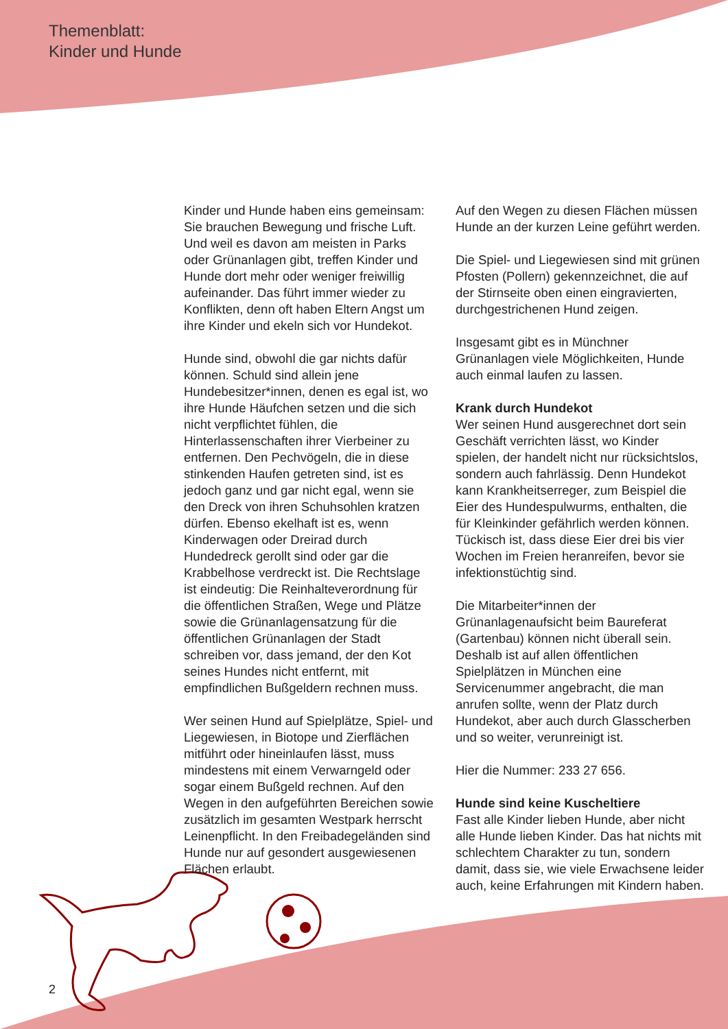Themenblatt:
Kinder und Hunde
Kinder und Hunde haben eins gemeinsam: Sie brauchen Bewegung und frische Luft. Und weil es davon am meisten in Parks oder Grünanlagen gibt, treffen Kinder und Hunde dort mehr oder weniger freiwillig aufeinander. Das führt immer wieder zu Konflikten, denn oft haben Eltern Angst um ihre Kinder und ekeln sich vor Hundekot.
Hunde sind, obwohl die gar nichts dafür können. Schuld sind allein jene Hundebesitzer*innen, denen es egal ist, wo ihre Hunde Häufchen setzen und die sich nicht verpflichtet fühlen, die Hinterlassenschaften ihrer Vierbeiner zu entfernen. Den Pechvögeln, die in diese stinkenden Haufen getreten sind, ist es jedoch ganz und gar nicht egal, wenn sie den Dreck von ihren Schuhsohlen kratzen dürfen. Ebenso ekelhaft ist es, wenn Kinderwagen oder Dreirad durch Hundedreck gerollt sind oder gar die Krabbelhose verdreckt ist. Die Rechtslage ist eindeutig: Die Reinhalteverordnung für die öffentlichen Straßen, Wege und Plätze sowie die Grünanlagensatzung für die öffentlichen Grünanlagen der Stadt schreiben vor, dass jemand, der den Kot seines Hundes nicht entfernt, mit empfindlichen Bußgeldern rechnen muss.
Wer seinen Hund auf Spielplätze, Spiel- und Liegewiesen, in Biotope und Zierflächen mitführt oder hineinlaufen lässt, muss mindestens mit einem Verwarngeld oder sogar einem Bußgeld rechnen. Auf den Wegen in den aufgeführten Bereichen sowie zusätzlich im gesamten Westpark herrscht Leinenpflicht. In den Freibadegeländen sind Hunde nur auf gesondert ausgewiesenen Flächen erlaubt.
Auf den Wegen zu diesen Flächen müssen Hunde an der kurzen Leine geführt werden.
Die Spiel- und Liegewiesen sind mit grünen Pfosten (Pollern) gekennzeichnet, die auf der Stirnseite oben einen eingravierten, durchgestrichenen Hund zeigen.
Insgesamt gibt es in Münchner Grünanlagen viele Möglichkeiten, Hunde auch einmal laufen zu lassen.
Krank durch Hundekot
Wer seinen Hund ausgerechnet dort sein Geschäft verrichten lässt, wo Kinder spielen, der handelt nicht nur rücksichtslos, sondern auch fahrlässig. Denn Hundekot kann Krankheitserreger, zum Beispiel die Eier des Hundespulwurms, enthalten, die für Kleinkinder gefährlich werden können. Tückisch ist, dass diese Eier drei bis vier Wochen im Freien heranreifen, bevor sie infektionstüchtig sind.
Die Mitarbeiter*innen der Grünanlagenaufsicht beim Baureferat (Gartenbau) können nicht überall sein. Deshalb ist auf allen öffentlichen Spielplätzen in München eine Servicenummer angebracht, die man anrufen sollte, wenn der Platz durch Hundekot, aber auch durch Glasscherben und so weiter, verunreinigt ist.
Hier die Nummer: 233 27 656.
Hunde sind keine Kuscheltiere
Fast alle Kinder lieben Hunde, aber nicht alle Hunde lieben Kinder. Das hat nichts mit schlechtem Charakter zu tun, sondern damit, dass sie, wie viele Erwachsene leider auch, keine Erfahrungen mit Kindern haben.
2